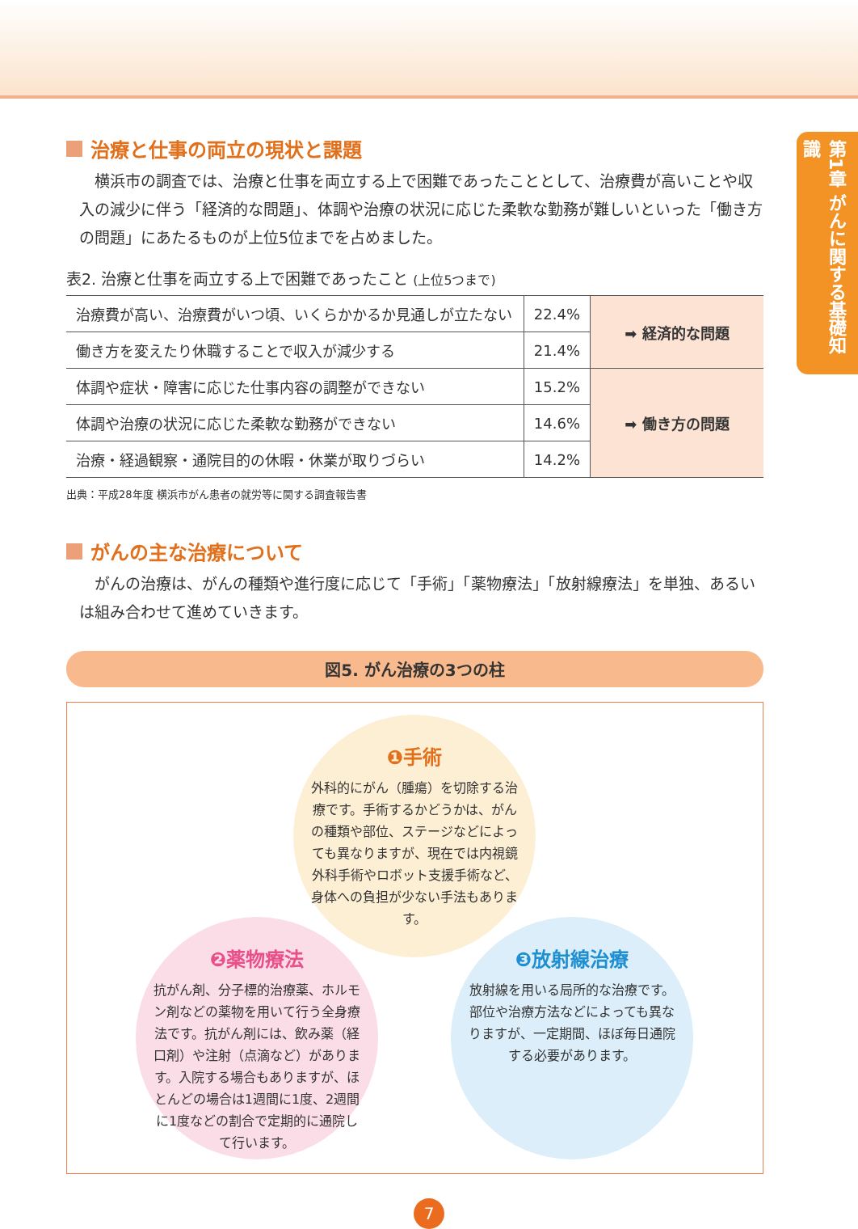第1章 がんに関する基礎知識
治療と仕事の両立の現状と課題
横浜市の調査では、治療と仕事を両立する上で困難であったこととして、治療費が高いことや収入の減少に伴う「経済的な問題」、体調や治療の状況に応じた柔軟な勤務が難しいといった「働き方の問題」にあたるものが上位5位までを占めました。
表2. 治療と仕事を両立する上で困難であったこと (上位5つまで)
| 治療費が高い、治療費がいつ頃、いくらかかるか見通しが立たない | 22.4% | ➡ 経済的な問題 |
| 働き方を変えたり休職することで収入が減少する | 21.4% | |
| 体調や症状・障害に応じた仕事内容の調整ができない | 15.2% | ➡ 働き方の問題 |
| 体調や治療の状況に応じた柔軟な勤務ができない | 14.6% | |
| 治療・経過観察・通院目的の休暇・休業が取りづらい | 14.2% | |
出典：平成28年度 横浜市がん患者の就労等に関する調査報告書
がんの主な治療について
がんの治療は、がんの種類や進行度に応じて「手術」「薬物療法」「放射線療法」を単独、あるいは組み合わせて進めていきます。
図5. がん治療の3つの柱
❶手術
外科的にがん（腫瘍）を切除する治療です。手術するかどうかは、がんの種類や部位、ステージなどによっても異なりますが、現在では内視鏡外科手術やロボット支援手術など、身体への負担が少ない手法もあります。
❷薬物療法
抗がん剤、分子標的治療薬、ホルモン剤などの薬物を用いて行う全身療法です。抗がん剤には、飲み薬（経口剤）や注射（点滴など）があります。入院する場合もありますが、ほとんどの場合は1週間に1度、2週間に1度などの割合で定期的に通院して行います。
❸放射線治療
放射線を用いる局所的な治療です。部位や治療方法などによっても異なりますが、一定期間、ほぼ毎日通院する必要があります。
7